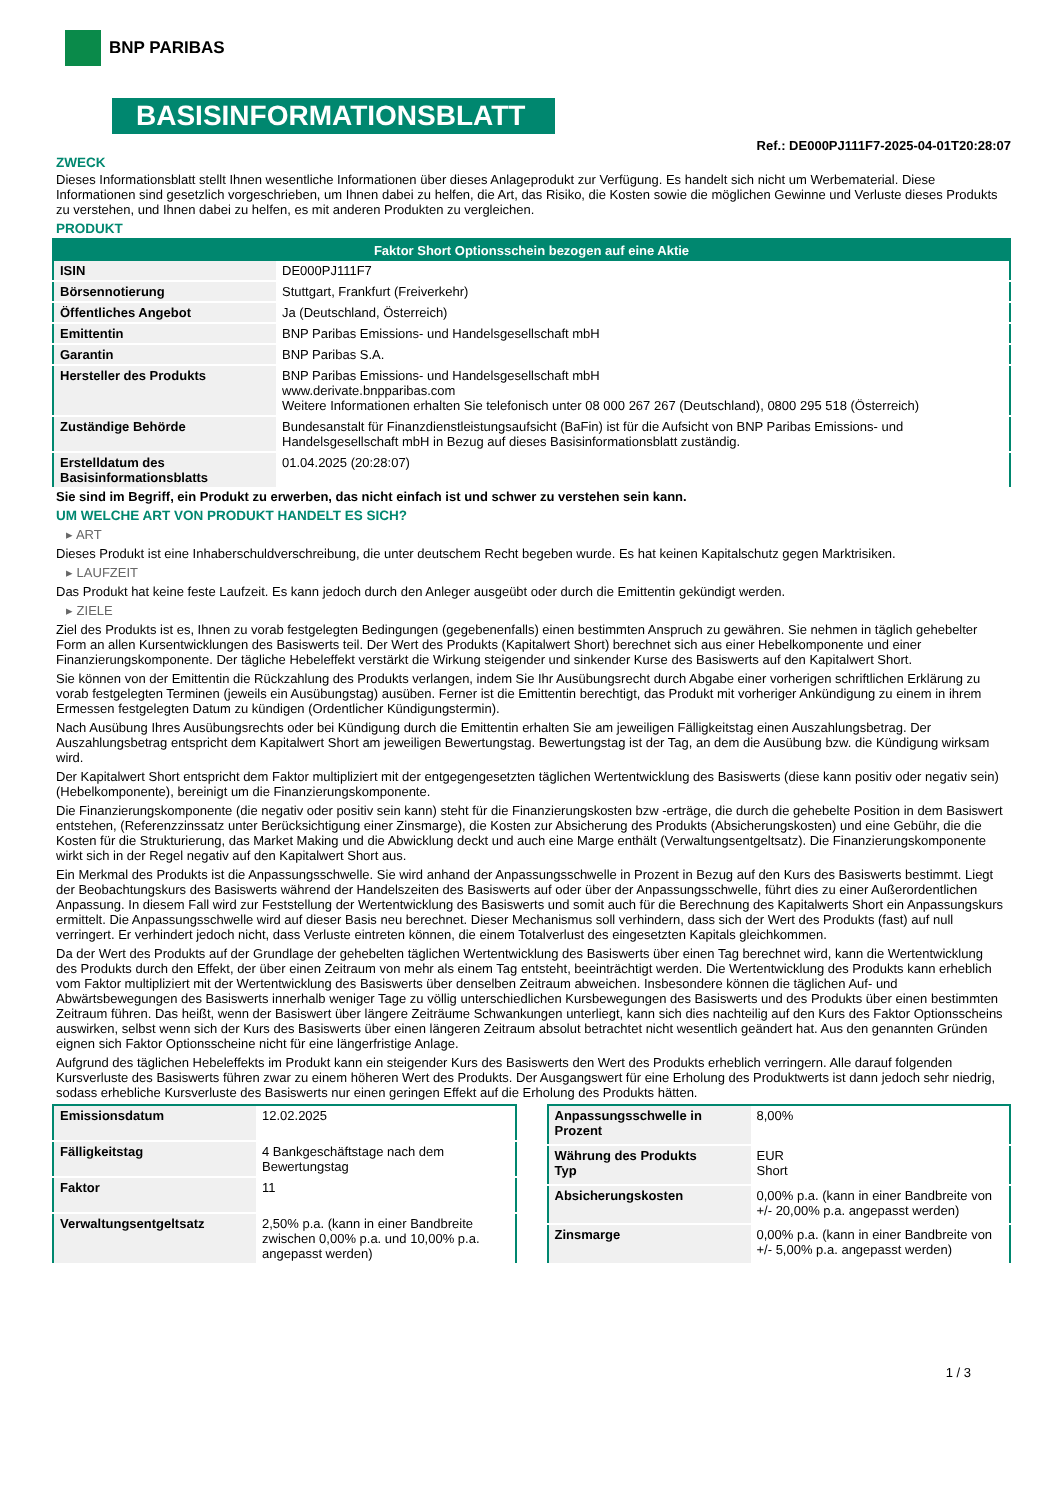BNP PARIBAS
BASISINFORMATIONSBLATT
Ref.: DE000PJ111F7-2025-04-01T20:28:07
ZWECK
Dieses Informationsblatt stellt Ihnen wesentliche Informationen über dieses Anlageprodukt zur Verfügung. Es handelt sich nicht um Werbematerial. Diese Informationen sind gesetzlich vorgeschrieben, um Ihnen dabei zu helfen, die Art, das Risiko, die Kosten sowie die möglichen Gewinne und Verluste dieses Produkts zu verstehen, und Ihnen dabei zu helfen, es mit anderen Produkten zu vergleichen.
PRODUKT
| Faktor Short Optionsschein bezogen auf eine Aktie | |
| --- | --- |
| ISIN | DE000PJ111F7 |
| Börsennotierung | Stuttgart, Frankfurt (Freiverkehr) |
| Öffentliches Angebot | Ja (Deutschland, Österreich) |
| Emittentin | BNP Paribas Emissions- und Handelsgesellschaft mbH |
| Garantin | BNP Paribas S.A. |
| Hersteller des Produkts | BNP Paribas Emissions- und Handelsgesellschaft mbH www.derivate.bnpparibas.com Weitere Informationen erhalten Sie telefonisch unter 08 000 267 267 (Deutschland), 0800 295 518 (Österreich) |
| Zuständige Behörde | Bundesanstalt für Finanzdienstleistungsaufsicht (BaFin) ist für die Aufsicht von BNP Paribas Emissions- und Handelsgesellschaft mbH in Bezug auf dieses Basisinformationsblatt zuständig. |
| Erstelldatum des Basisinformationsblatts | 01.04.2025 (20:28:07) |
Sie sind im Begriff, ein Produkt zu erwerben, das nicht einfach ist und schwer zu verstehen sein kann.
UM WELCHE ART VON PRODUKT HANDELT ES SICH?
▸ ART
Dieses Produkt ist eine Inhaberschuldverschreibung, die unter deutschem Recht begeben wurde. Es hat keinen Kapitalschutz gegen Marktrisiken.
▸ LAUFZEIT
Das Produkt hat keine feste Laufzeit. Es kann jedoch durch den Anleger ausgeübt oder durch die Emittentin gekündigt werden.
▸ ZIELE
Ziel des Produkts ist es, Ihnen zu vorab festgelegten Bedingungen (gegebenenfalls) einen bestimmten Anspruch zu gewähren. Sie nehmen in täglich gehebelter Form an allen Kursentwicklungen des Basiswerts teil. Der Wert des Produkts (Kapitalwert Short) berechnet sich aus einer Hebelkomponente und einer Finanzierungskomponente. Der tägliche Hebeleffekt verstärkt die Wirkung steigender und sinkender Kurse des Basiswerts auf den Kapitalwert Short.
Sie können von der Emittentin die Rückzahlung des Produkts verlangen, indem Sie Ihr Ausübungsrecht durch Abgabe einer vorherigen schriftlichen Erklärung zu vorab festgelegten Terminen (jeweils ein Ausübungstag) ausüben. Ferner ist die Emittentin berechtigt, das Produkt mit vorheriger Ankündigung zu einem in ihrem Ermessen festgelegten Datum zu kündigen (Ordentlicher Kündigungstermin).
Nach Ausübung Ihres Ausübungsrechts oder bei Kündigung durch die Emittentin erhalten Sie am jeweiligen Fälligkeitstag einen Auszahlungsbetrag. Der Auszahlungsbetrag entspricht dem Kapitalwert Short am jeweiligen Bewertungstag. Bewertungstag ist der Tag, an dem die Ausübung bzw. die Kündigung wirksam wird.
Der Kapitalwert Short entspricht dem Faktor multipliziert mit der entgegengesetzten täglichen Wertentwicklung des Basiswerts (diese kann positiv oder negativ sein) (Hebelkomponente), bereinigt um die Finanzierungskomponente.
Die Finanzierungskomponente (die negativ oder positiv sein kann) steht für die Finanzierungskosten bzw -erträge, die durch die gehebelte Position in dem Basiswert entstehen, (Referenzzinssatz unter Berücksichtigung einer Zinsmarge), die Kosten zur Absicherung des Produkts (Absicherungskosten) und eine Gebühr, die die Kosten für die Strukturierung, das Market Making und die Abwicklung deckt und auch eine Marge enthält (Verwaltungsentgeltsatz). Die Finanzierungskomponente wirkt sich in der Regel negativ auf den Kapitalwert Short aus.
Ein Merkmal des Produkts ist die Anpassungsschwelle. Sie wird anhand der Anpassungsschwelle in Prozent in Bezug auf den Kurs des Basiswerts bestimmt. Liegt der Beobachtungskurs des Basiswerts während der Handelszeiten des Basiswerts auf oder über der Anpassungsschwelle, führt dies zu einer Außerordentlichen Anpassung. In diesem Fall wird zur Feststellung der Wertentwicklung des Basiswerts und somit auch für die Berechnung des Kapitalwerts Short ein Anpassungskurs ermittelt. Die Anpassungsschwelle wird auf dieser Basis neu berechnet. Dieser Mechanismus soll verhindern, dass sich der Wert des Produkts (fast) auf null verringert. Er verhindert jedoch nicht, dass Verluste eintreten können, die einem Totalverlust des eingesetzten Kapitals gleichkommen.
Da der Wert des Produkts auf der Grundlage der gehebelten täglichen Wertentwicklung des Basiswerts über einen Tag berechnet wird, kann die Wertentwicklung des Produkts durch den Effekt, der über einen Zeitraum von mehr als einem Tag entsteht, beeinträchtigt werden. Die Wertentwicklung des Produkts kann erheblich vom Faktor multipliziert mit der Wertentwicklung des Basiswerts über denselben Zeitraum abweichen. Insbesondere können die täglichen Auf- und Abwärtsbewegungen des Basiswerts innerhalb weniger Tage zu völlig unterschiedlichen Kursbewegungen des Basiswerts und des Produkts über einen bestimmten Zeitraum führen. Das heißt, wenn der Basiswert über längere Zeiträume Schwankungen unterliegt, kann sich dies nachteilig auf den Kurs des Faktor Optionsscheins auswirken, selbst wenn sich der Kurs des Basiswerts über einen längeren Zeitraum absolut betrachtet nicht wesentlich geändert hat. Aus den genannten Gründen eignen sich Faktor Optionsscheine nicht für eine längerfristige Anlage.
Aufgrund des täglichen Hebeleffekts im Produkt kann ein steigender Kurs des Basiswerts den Wert des Produkts erheblich verringern. Alle darauf folgenden Kursverluste des Basiswerts führen zwar zu einem höheren Wert des Produkts. Der Ausgangswert für eine Erholung des Produktwerts ist dann jedoch sehr niedrig, sodass erhebliche Kursverluste des Basiswerts nur einen geringen Effekt auf die Erholung des Produkts hätten.
| Emissionsdatum | 12.02.2025 |
| Fälligkeitstag | 4 Bankgeschäftstage nach dem Bewertungstag |
| Faktor | 11 |
| Verwaltungsentgeltsatz | 2,50% p.a. (kann in einer Bandbreite zwischen 0,00% p.a. und 10,00% p.a. angepasst werden) |
| Anpassungsschwelle in Prozent | 8,00% |
| Währung des Produkts Typ | EUR Short |
| Absicherungskosten | 0,00% p.a. (kann in einer Bandbreite von +/- 20,00% p.a. angepasst werden) |
| Zinsmarge | 0,00% p.a. (kann in einer Bandbreite von +/- 5,00% p.a. angepasst werden) |
1 / 3